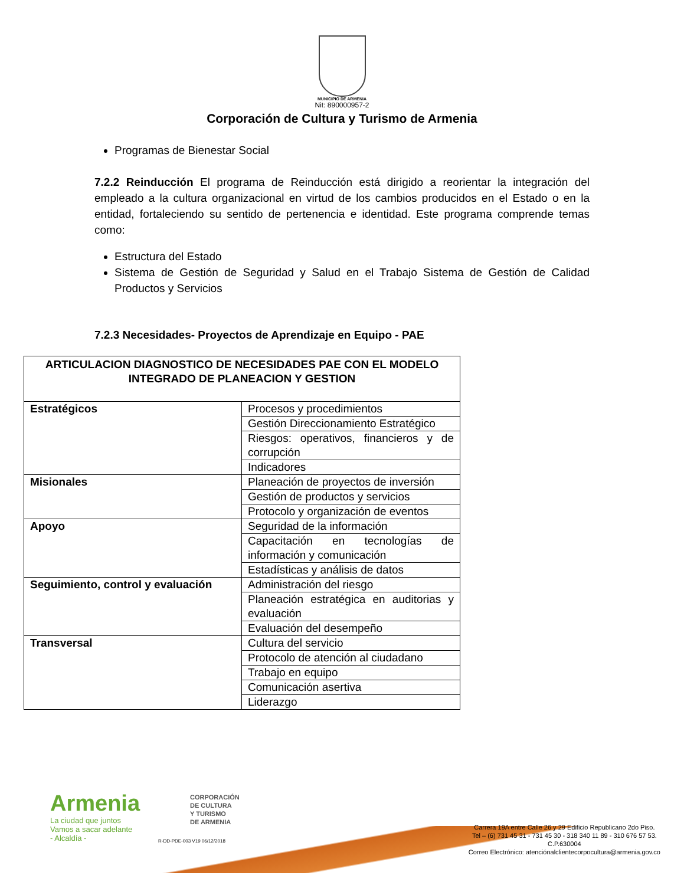MUNICIPIO DE ARMENIA
Nit: 890000957-2
Corporación de Cultura y Turismo de Armenia
Programas de Bienestar Social
7.2.2 Reinducción El programa de Reinducción está dirigido a reorientar la integración del empleado a la cultura organizacional en virtud de los cambios producidos en el Estado o en la entidad, fortaleciendo su sentido de pertenencia e identidad. Este programa comprende temas como:
Estructura del Estado
Sistema de Gestión de Seguridad y Salud en el Trabajo Sistema de Gestión de Calidad Productos y Servicios
7.2.3 Necesidades- Proyectos de Aprendizaje en Equipo - PAE
| ARTICULACION DIAGNOSTICO DE NECESIDADES PAE CON EL MODELO INTEGRADO DE PLANEACION Y GESTION | |
| --- | --- |
| Estratégicos | Procesos y procedimientos |
| | Gestión Direccionamiento Estratégico |
| | Riesgos: operativos, financieros y de corrupción |
| | Indicadores |
| Misionales | Planeación de proyectos de inversión |
| | Gestión de productos y servicios |
| | Protocolo y organización de eventos |
| Apoyo | Seguridad de la información |
| | Capacitación en tecnologías de información y comunicación |
| | Estadísticas y análisis de datos |
| Seguimiento, control y evaluación | Administración del riesgo |
| | Planeación estratégica en auditorias y evaluación |
| | Evaluación del desempeño |
| Transversal | Cultura del servicio |
| | Protocolo de atención al ciudadano |
| | Trabajo en equipo |
| | Comunicación asertiva |
| | Liderazgo |
Armenia
La ciudad que juntos
Vamos a sacar adelante
- Alcaldía -
CORPORACIÓN
DE CULTURA
Y TURISMO
DE ARMENIA
R-DD-PDE-003 V19 06/12/2018
Carrera 19A entre Calle 26 y 29 Edificio Republicano 2do Piso.
Tel – (6) 731 45 31 - 731 45 30 - 318 340 11 89 - 310 676 57 53.
C.P.630004
Correo Electrónico: atenciónalclientecorpocultura@armenia.gov.co